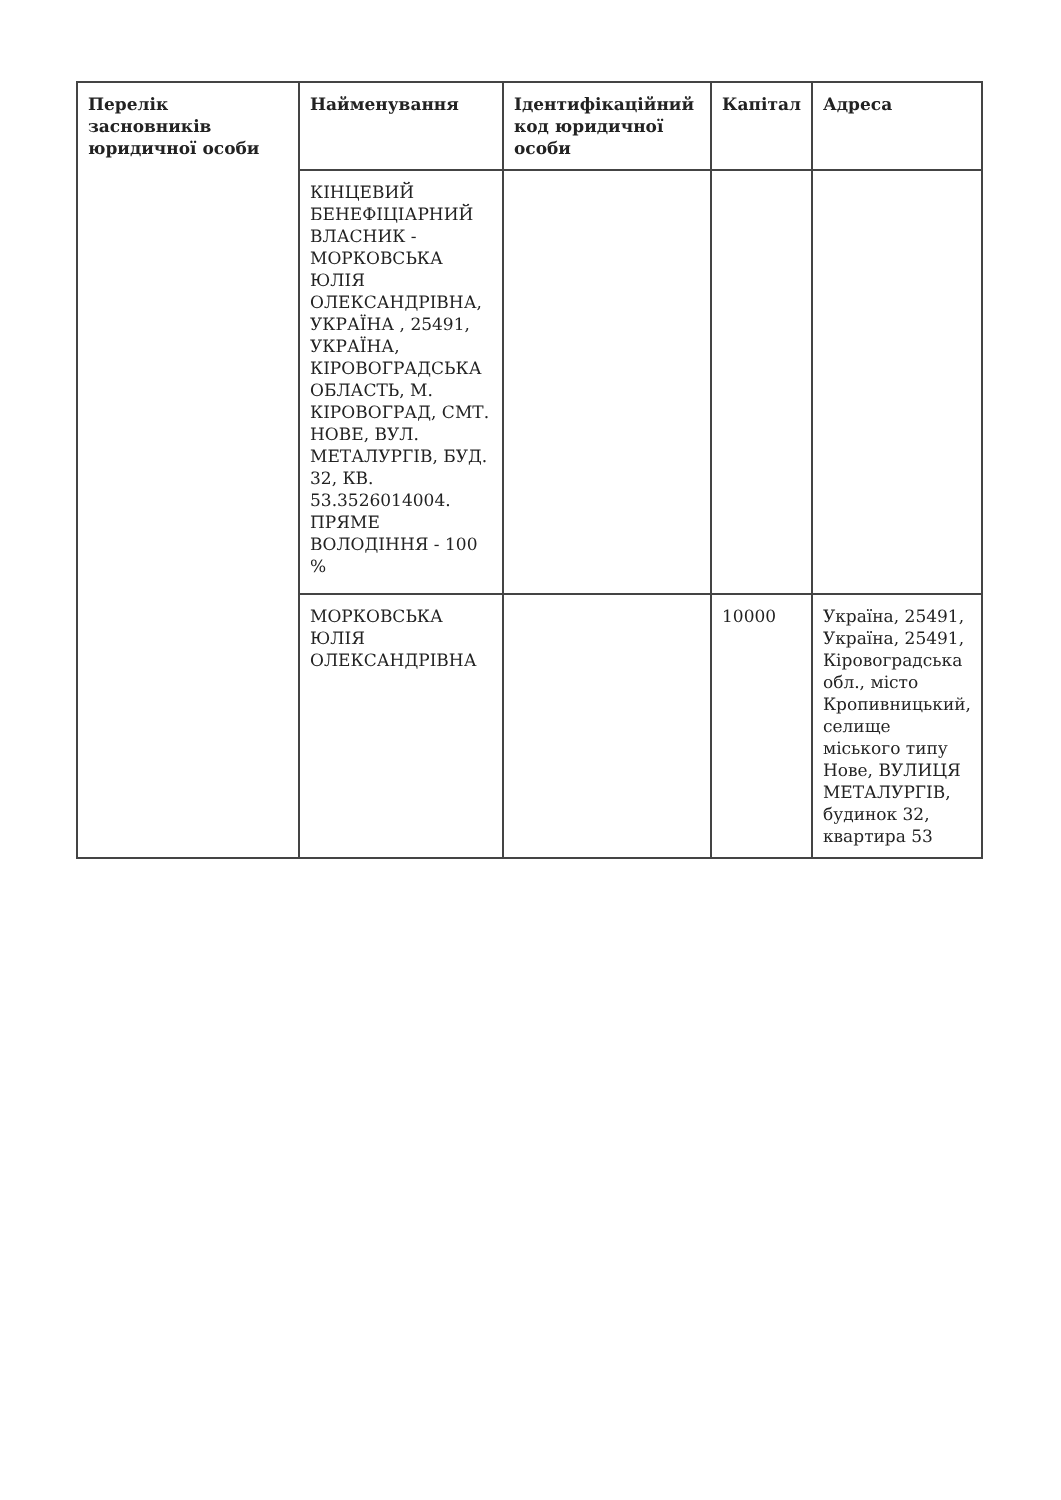| Перелік засновників юридичної особи | Найменування | Ідентифікаційний код юридичної особи | Капітал | Адреса |
| --- | --- | --- | --- | --- |
| | КІНЦЕВИЙ БЕНЕФІЦІАРНИЙ ВЛАСНИК - МОРКОВСЬКА ЮЛІЯ ОЛЕКСАНДРІВНА, УКРАЇНА , 25491, УКРАЇНА, КІРОВОГРАДСЬКА ОБЛАСТЬ, М. КІРОВОГРАД, СМТ. НОВЕ, ВУЛ. МЕТАЛУРГІВ, БУД. 32, КВ. 53.3526014004. ПРЯМЕ ВОЛОДІННЯ - 100 % | | | |
| | МОРКОВСЬКА ЮЛІЯ ОЛЕКСАНДРІВНА | | 10000 | Україна, 25491, Україна, 25491, Кіровоградська обл., місто Кропивницький, селище міського типу Нове, ВУЛИЦЯ МЕТАЛУРГІВ, будинок 32, квартира 53 |